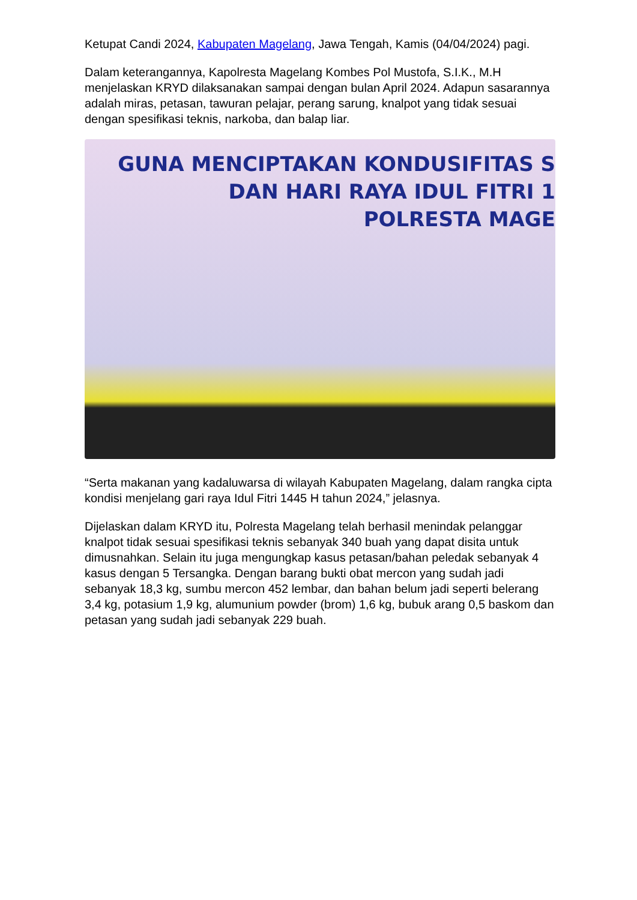Ketupat Candi 2024, Kabupaten Magelang, Jawa Tengah, Kamis (04/04/2024) pagi.
Dalam keterangannya, Kapolresta Magelang Kombes Pol Mustofa, S.I.K., M.H menjelaskan KRYD dilaksanakan sampai dengan bulan April 2024. Adapun sasarannya adalah miras, petasan, tawuran pelajar, perang sarung, knalpot yang tidak sesuai dengan spesifikasi teknis, narkoba, dan balap liar.
GUNA MENCIPTAKAN KONDUSIFITAS S
DAN HARI RAYA IDUL FITRI 1
POLRESTA MAGE
“Serta makanan yang kadaluwarsa di wilayah Kabupaten Magelang, dalam rangka cipta kondisi menjelang gari raya Idul Fitri 1445 H tahun 2024,” jelasnya.
Dijelaskan dalam KRYD itu, Polresta Magelang telah berhasil menindak pelanggar knalpot tidak sesuai spesifikasi teknis sebanyak 340 buah yang dapat disita untuk dimusnahkan. Selain itu juga mengungkap kasus petasan/bahan peledak sebanyak 4 kasus dengan 5 Tersangka. Dengan barang bukti obat mercon yang sudah jadi sebanyak 18,3 kg, sumbu mercon 452 lembar, dan bahan belum jadi seperti belerang 3,4 kg, potasium 1,9 kg, alumunium powder (brom) 1,6 kg, bubuk arang 0,5 baskom dan petasan yang sudah jadi sebanyak 229 buah.